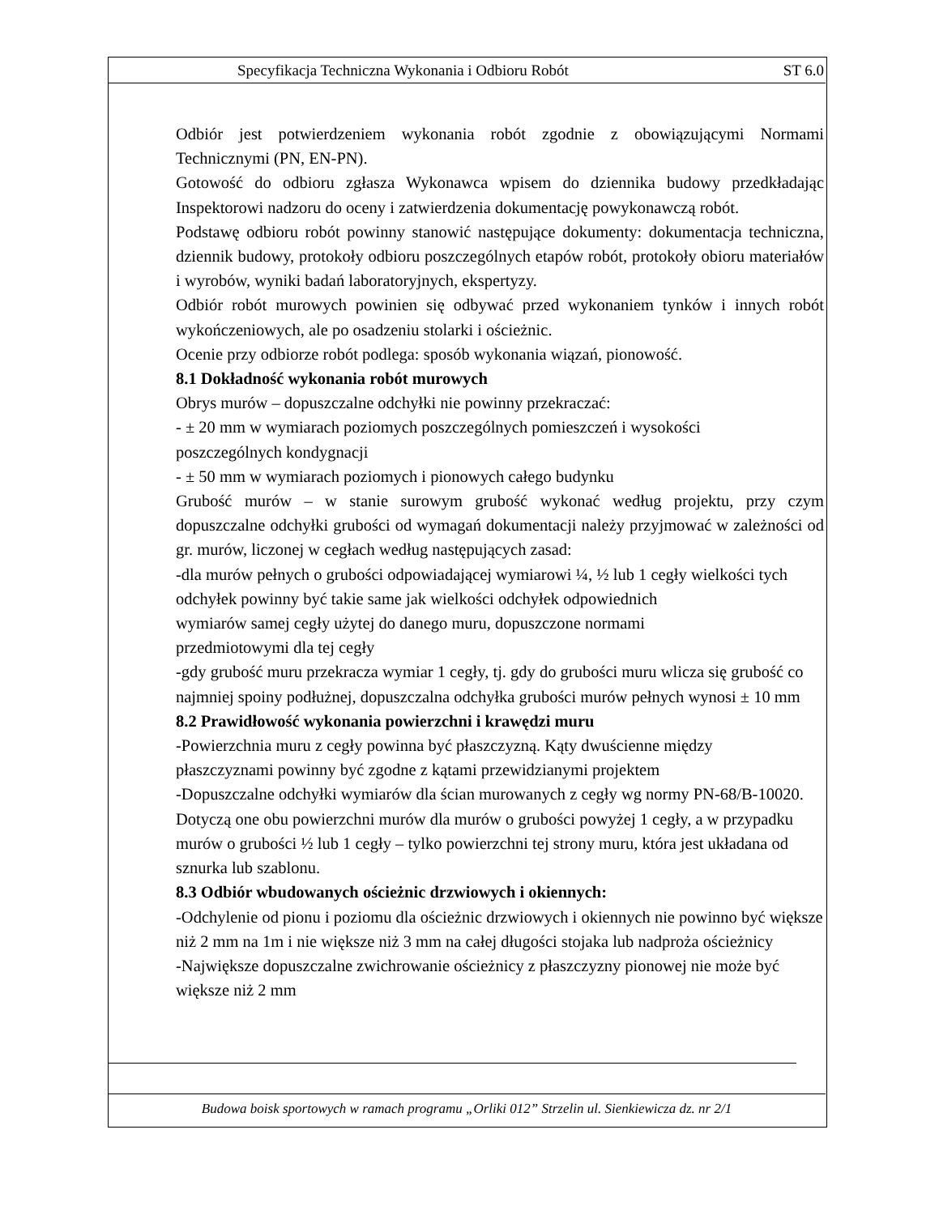Specyfikacja Techniczna Wykonania i Odbioru Robót ST 6.0
Odbiór jest potwierdzeniem wykonania robót zgodnie z obowiązującymi Normami Technicznymi (PN, EN-PN).
Gotowość do odbioru zgłasza Wykonawca wpisem do dziennika budowy przedkładając Inspektorowi nadzoru do oceny i zatwierdzenia dokumentację powykonawczą robót.
Podstawę odbioru robót powinny stanowić następujące dokumenty: dokumentacja techniczna, dziennik budowy, protokoły odbioru poszczególnych etapów robót, protokoły obioru materiałów i wyrobów, wyniki badań laboratoryjnych, ekspertyzy.
Odbiór robót murowych powinien się odbywać przed wykonaniem tynków i innych robót wykończeniowych, ale po osadzeniu stolarki i ościeżnic.
Ocenie przy odbiorze robót podlega: sposób wykonania wiązań, pionowość.
8.1 Dokładność wykonania robót murowych
Obrys murów – dopuszczalne odchyłki nie powinny przekraczać:
- ± 20 mm w wymiarach poziomych poszczególnych pomieszczeń i wysokości
poszczególnych kondygnacji
- ± 50 mm w wymiarach poziomych i pionowych całego budynku
Grubość murów – w stanie surowym grubość wykonać według projektu, przy czym dopuszczalne odchyłki grubości od wymagań dokumentacji należy przyjmować w zależności od gr. murów, liczonej w cegłach według następujących zasad:
-dla murów pełnych o grubości odpowiadającej wymiarowi ¼, ½ lub 1 cegły wielkości tych odchyłek powinny być takie same jak wielkości odchyłek odpowiednich
wymiarów samej cegły użytej do danego muru, dopuszczone normami
przedmiotowymi dla tej cegły
-gdy grubość muru przekracza wymiar 1 cegły, tj. gdy do grubości muru wlicza się grubość co najmniej spoiny podłużnej, dopuszczalna odchyłka grubości murów pełnych wynosi ± 10 mm
8.2 Prawidłowość wykonania powierzchni i krawędzi muru
-Powierzchnia muru z cegły powinna być płaszczyzną. Kąty dwuścienne między
płaszczyznami powinny być zgodne z kątami przewidzianymi projektem
-Dopuszczalne odchyłki wymiarów dla ścian murowanych z cegły wg normy PN-68/B-10020. Dotyczą one obu powierzchni murów dla murów o grubości powyżej 1 cegły, a w przypadku murów o grubości ½ lub 1 cegły – tylko powierzchni tej strony muru, która jest układana od sznurka lub szablonu.
8.3 Odbiór wbudowanych ościeżnic drzwiowych i okiennych:
-Odchylenie od pionu i poziomu dla ościeżnic drzwiowych i okiennych nie powinno być większe niż 2 mm na 1m i nie większe niż 3 mm na całej długości stojaka lub nadproża ościeżnicy
-Największe dopuszczalne zwichrowanie ościeżnicy z płaszczyzny pionowej nie może być większe niż 2 mm
Budowa boisk sportowych w ramach programu „Orliki 012” Strzelin ul. Sienkiewicza dz. nr 2/1